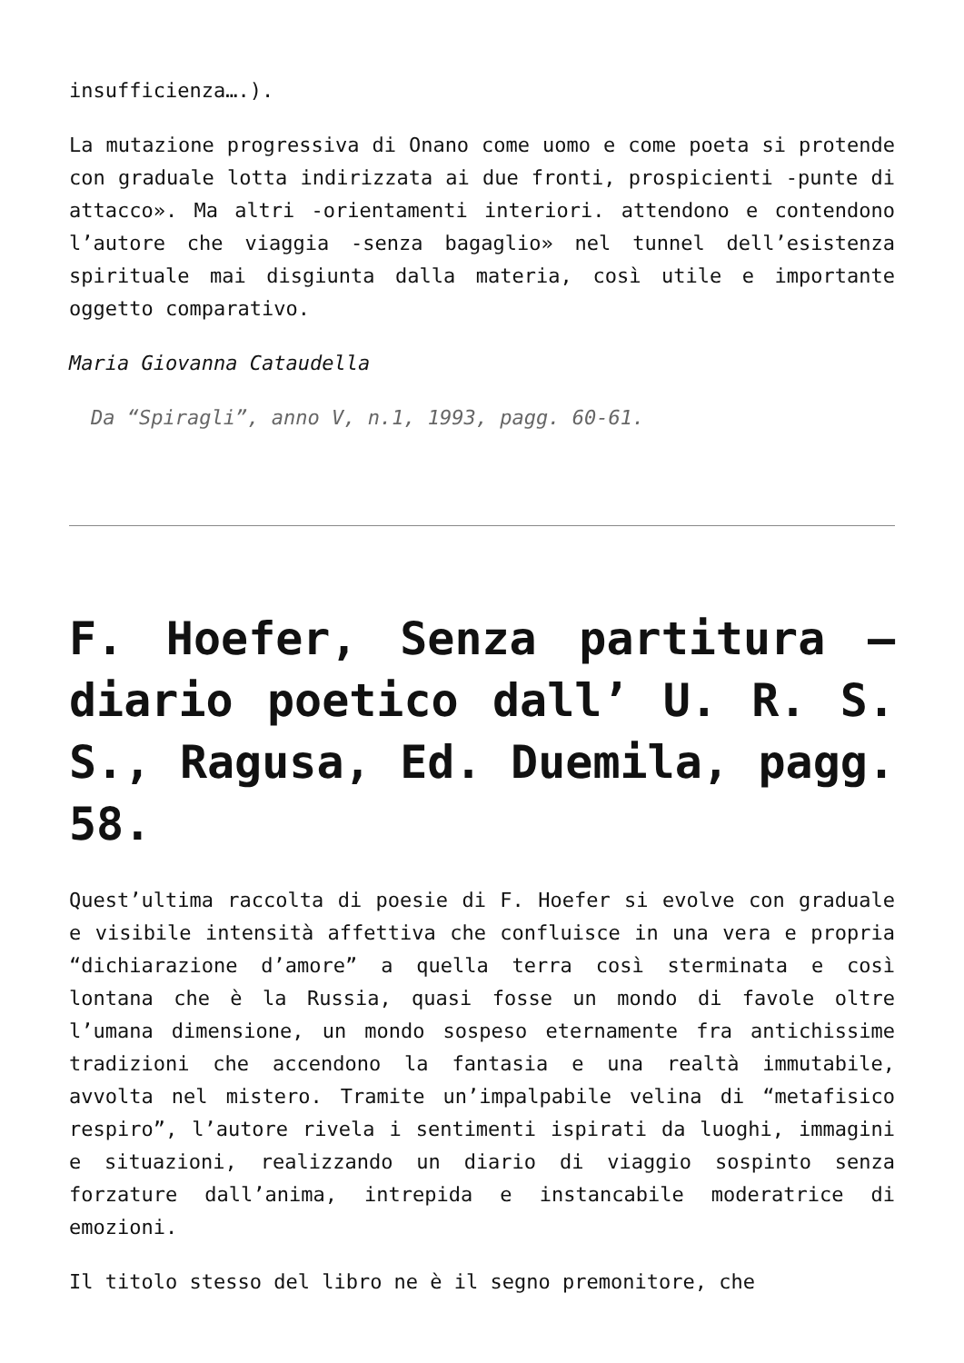insufficienza….).
La mutazione progressiva di Onano come uomo e come poeta si protende con graduale lotta indirizzata ai due fronti, prospicienti -punte di attacco». Ma altri -orientamenti interiori. attendono e contendono l’autore che viaggia -senza bagaglio» nel tunnel dell’esistenza spirituale mai disgiunta dalla materia, così utile e importante oggetto comparativo.
Maria Giovanna Cataudella
Da “Spiragli”, anno V, n.1, 1993, pagg. 60-61.
F. Hoefer, Senza partitura – diario poetico dall’ U. R. S. S., Ragusa, Ed. Duemila, pagg. 58.
Quest’ultima raccolta di poesie di F. Hoefer si evolve con graduale e visibile intensità affettiva che confluisce in una vera e propria “dichiarazione d’amore” a quella terra così sterminata e così lontana che è la Russia, quasi fosse un mondo di favole oltre l’umana dimensione, un mondo sospeso eternamente fra antichissime tradizioni che accendono la fantasia e una realtà immutabile, avvolta nel mistero. Tramite un’impalpabile velina di “metafisico respiro”, l’autore rivela i sentimenti ispirati da luoghi, immagini e situazioni, realizzando un diario di viaggio sospinto senza forzature dall’anima, intrepida e instancabile moderatrice di emozioni.
Il titolo stesso del libro ne è il segno premonitore, che